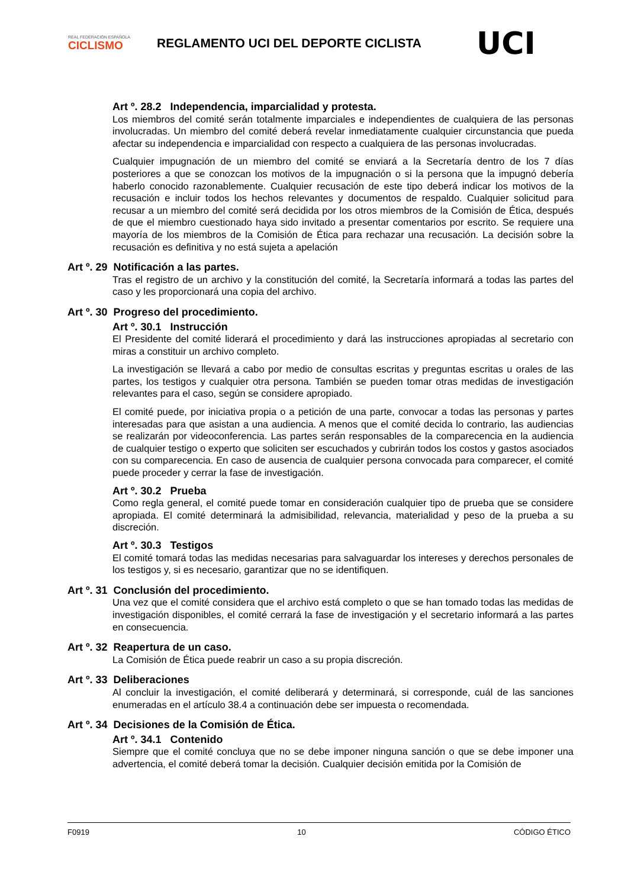REAL FEDERACIÓN ESPAÑOLA
CICLISMO
REGLAMENTO UCI DEL DEPORTE CICLISTA
UCI
Art º. 28.2 Independencia, imparcialidad y protesta.
Los miembros del comité serán totalmente imparciales e independientes de cualquiera de las personas involucradas. Un miembro del comité deberá revelar inmediatamente cualquier circunstancia que pueda afectar su independencia e imparcialidad con respecto a cualquiera de las personas involucradas.
Cualquier impugnación de un miembro del comité se enviará a la Secretaría dentro de los 7 días posteriores a que se conozcan los motivos de la impugnación o si la persona que la impugnó debería haberlo conocido razonablemente. Cualquier recusación de este tipo deberá indicar los motivos de la recusación e incluir todos los hechos relevantes y documentos de respaldo. Cualquier solicitud para recusar a un miembro del comité será decidida por los otros miembros de la Comisión de Ética, después de que el miembro cuestionado haya sido invitado a presentar comentarios por escrito. Se requiere una mayoría de los miembros de la Comisión de Ética para rechazar una recusación. La decisión sobre la recusación es definitiva y no está sujeta a apelación
Art º. 29 Notificación a las partes.
Tras el registro de un archivo y la constitución del comité, la Secretaría informará a todas las partes del caso y les proporcionará una copia del archivo.
Art º. 30 Progreso del procedimiento.
Art º. 30.1 Instrucción
El Presidente del comité liderará el procedimiento y dará las instrucciones apropiadas al secretario con miras a constituir un archivo completo.
La investigación se llevará a cabo por medio de consultas escritas y preguntas escritas u orales de las partes, los testigos y cualquier otra persona. También se pueden tomar otras medidas de investigación relevantes para el caso, según se considere apropiado.
El comité puede, por iniciativa propia o a petición de una parte, convocar a todas las personas y partes interesadas para que asistan a una audiencia. A menos que el comité decida lo contrario, las audiencias se realizarán por videoconferencia. Las partes serán responsables de la comparecencia en la audiencia de cualquier testigo o experto que soliciten ser escuchados y cubrirán todos los costos y gastos asociados con su comparecencia. En caso de ausencia de cualquier persona convocada para comparecer, el comité puede proceder y cerrar la fase de investigación.
Art º. 30.2 Prueba
Como regla general, el comité puede tomar en consideración cualquier tipo de prueba que se considere apropiada. El comité determinará la admisibilidad, relevancia, materialidad y peso de la prueba a su discreción.
Art º. 30.3 Testigos
El comité tomará todas las medidas necesarias para salvaguardar los intereses y derechos personales de los testigos y, si es necesario, garantizar que no se identifiquen.
Art º. 31 Conclusión del procedimiento.
Una vez que el comité considera que el archivo está completo o que se han tomado todas las medidas de investigación disponibles, el comité cerrará la fase de investigación y el secretario informará a las partes en consecuencia.
Art º. 32 Reapertura de un caso.
La Comisión de Ética puede reabrir un caso a su propia discreción.
Art º. 33 Deliberaciones
Al concluir la investigación, el comité deliberará y determinará, si corresponde, cuál de las sanciones enumeradas en el artículo 38.4 a continuación debe ser impuesta o recomendada.
Art º. 34 Decisiones de la Comisión de Ética.
Art º. 34.1 Contenido
Siempre que el comité concluya que no se debe imponer ninguna sanción o que se debe imponer una advertencia, el comité deberá tomar la decisión. Cualquier decisión emitida por la Comisión de
F0919 10 CÓDIGO ÉTICO